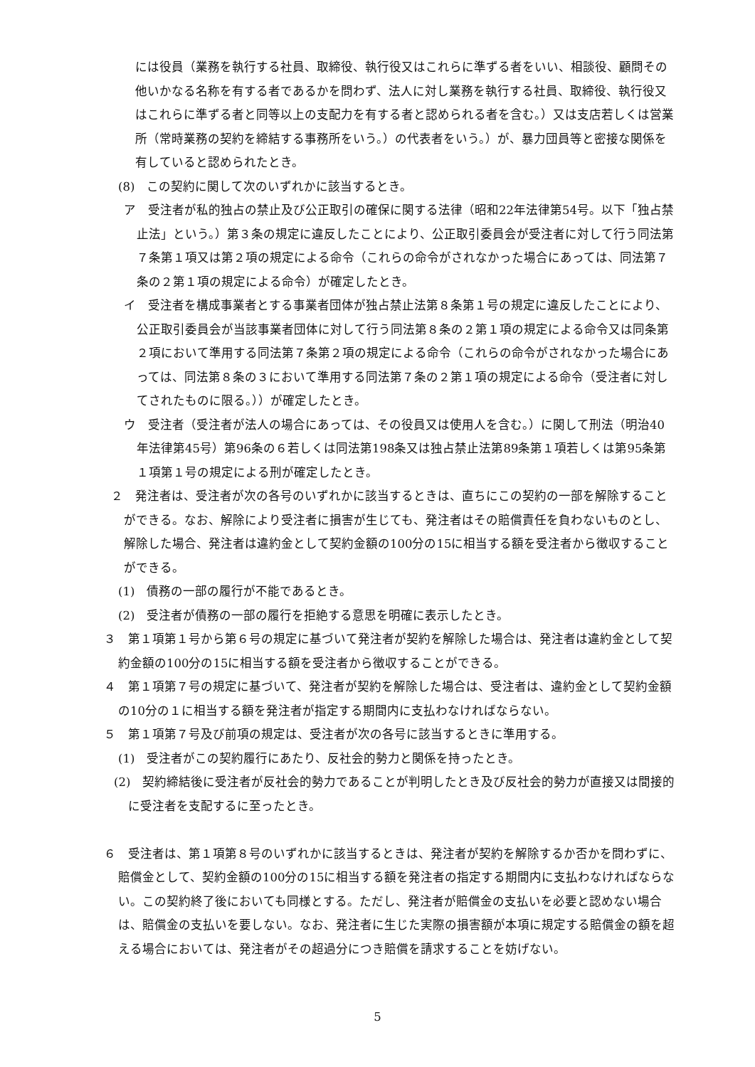には役員（業務を執行する社員、取締役、執行役又はこれらに準ずる者をいい、相談役、顧問その他いかなる名称を有する者であるかを問わず、法人に対し業務を執行する社員、取締役、執行役又はこれらに準ずる者と同等以上の支配力を有する者と認められる者を含む。）又は支店若しくは営業所（常時業務の契約を締結する事務所をいう。）の代表者をいう。）が、暴力団員等と密接な関係を有していると認められたとき。
(8)　この契約に関して次のいずれかに該当するとき。
ア　受注者が私的独占の禁止及び公正取引の確保に関する法律（昭和22年法律第54号。以下「独占禁止法」という。）第３条の規定に違反したことにより、公正取引委員会が受注者に対して行う同法第７条第１項又は第２項の規定による命令（これらの命令がされなかった場合にあっては、同法第７条の２第１項の規定による命令）が確定したとき。
イ　受注者を構成事業者とする事業者団体が独占禁止法第８条第１号の規定に違反したことにより、公正取引委員会が当該事業者団体に対して行う同法第８条の２第１項の規定による命令又は同条第２項において準用する同法第７条第２項の規定による命令（これらの命令がされなかった場合にあっては、同法第８条の３において準用する同法第７条の２第１項の規定による命令（受注者に対してされたものに限る。））が確定したとき。
ウ　受注者（受注者が法人の場合にあっては、その役員又は使用人を含む。）に関して刑法（明治40年法律第45号）第96条の６若しくは同法第198条又は独占禁止法第89条第１項若しくは第95条第１項第１号の規定による刑が確定したとき。
２　発注者は、受注者が次の各号のいずれかに該当するときは、直ちにこの契約の一部を解除することができる。なお、解除により受注者に損害が生じても、発注者はその賠償責任を負わないものとし、解除した場合、発注者は違約金として契約金額の100分の15に相当する額を受注者から徴収することができる。
(1)　債務の一部の履行が不能であるとき。
(2)　受注者が債務の一部の履行を拒絶する意思を明確に表示したとき。
３　第１項第１号から第６号の規定に基づいて発注者が契約を解除した場合は、発注者は違約金として契約金額の100分の15に相当する額を受注者から徴収することができる。
４　第１項第７号の規定に基づいて、発注者が契約を解除した場合は、受注者は、違約金として契約金額の10分の１に相当する額を発注者が指定する期間内に支払わなければならない。
５　第１項第７号及び前項の規定は、受注者が次の各号に該当するときに準用する。
(1)　受注者がこの契約履行にあたり、反社会的勢力と関係を持ったとき。
(2)　契約締結後に受注者が反社会的勢力であることが判明したとき及び反社会的勢力が直接又は間接的に受注者を支配するに至ったとき。
６　受注者は、第１項第８号のいずれかに該当するときは、発注者が契約を解除するか否かを問わずに、賠償金として、契約金額の100分の15に相当する額を発注者の指定する期間内に支払わなければならない。この契約終了後においても同様とする。ただし、発注者が賠償金の支払いを必要と認めない場合は、賠償金の支払いを要しない。なお、発注者に生じた実際の損害額が本項に規定する賠償金の額を超える場合においては、発注者がその超過分につき賠償を請求することを妨げない。
5